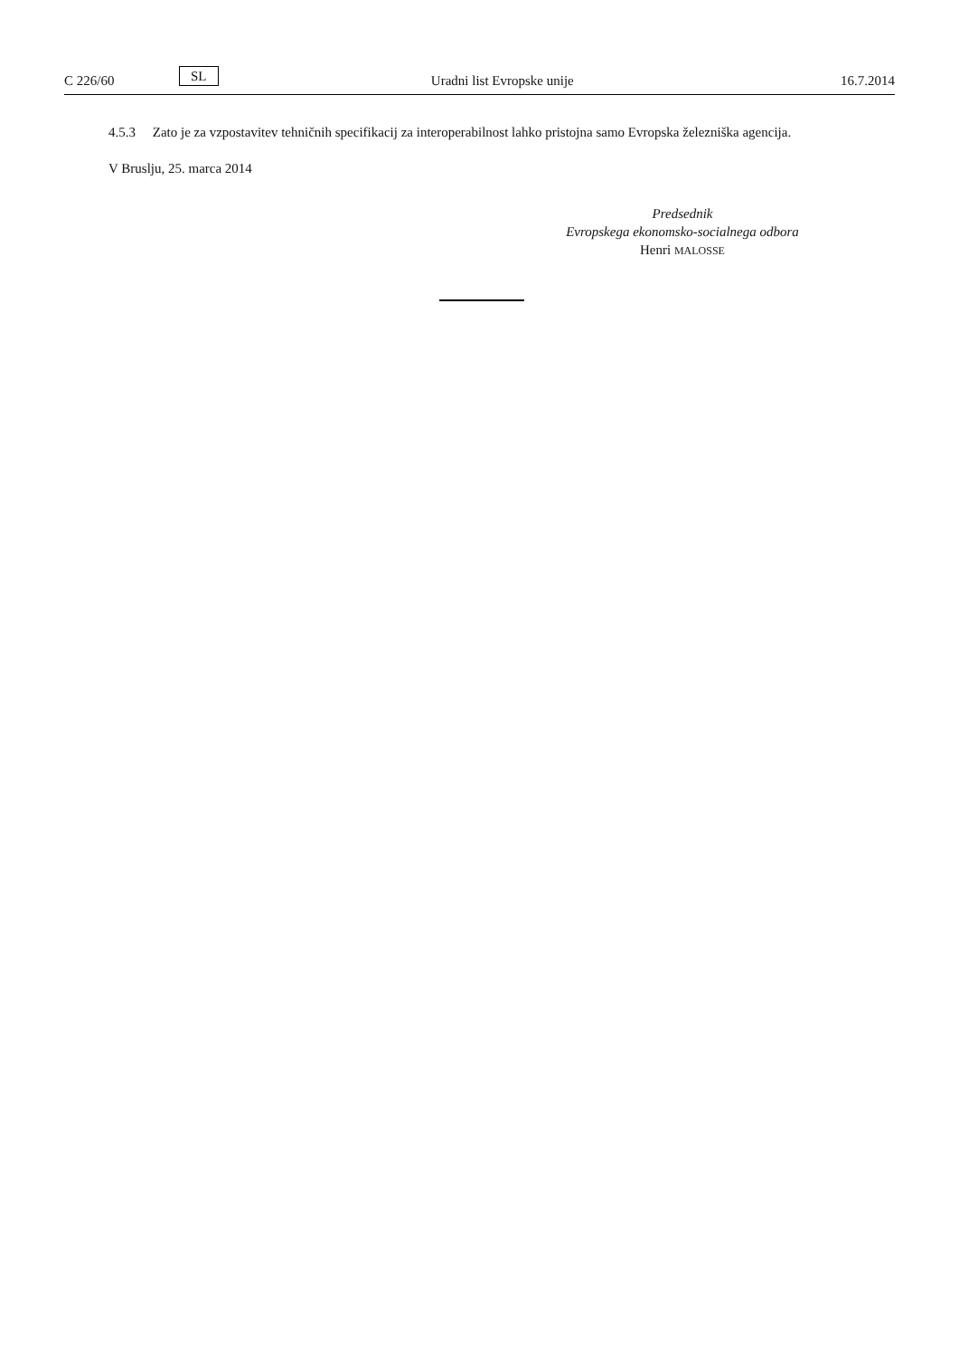C 226/60 SL Uradni list Evropske unije 16.7.2014
4.5.3 Zato je za vzpostavitev tehničnih specifikacij za interoperabilnost lahko pristojna samo Evropska železniška agencija.
V Bruslju, 25. marca 2014
Predsednik
Evropskega ekonomsko-socialnega odbora
Henri MALOSSE